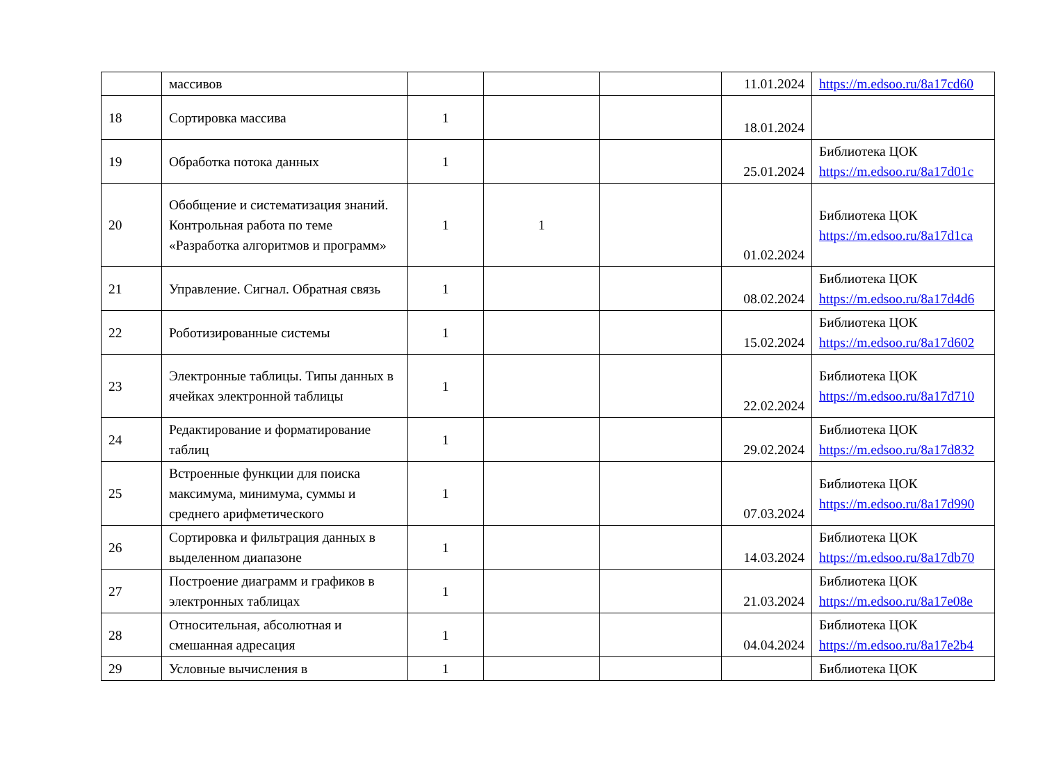| | массивов | | | | 11.01.2024 | https://m.edsoo.ru/8a17cd60 |
| 18 | Сортировка массива | 1 | | | 18.01.2024 | |
| 19 | Обработка потока данных | 1 | | | 25.01.2024 | Библиотека ЦОК https://m.edsoo.ru/8a17d01c |
| 20 | Обобщение и систематизация знаний. Контрольная работа по теме «Разработка алгоритмов и программ» | 1 | 1 | | 01.02.2024 | Библиотека ЦОК https://m.edsoo.ru/8a17d1ca |
| 21 | Управление. Сигнал. Обратная связь | 1 | | | 08.02.2024 | Библиотека ЦОК https://m.edsoo.ru/8a17d4d6 |
| 22 | Роботизированные системы | 1 | | | 15.02.2024 | Библиотека ЦОК https://m.edsoo.ru/8a17d602 |
| 23 | Электронные таблицы. Типы данных в ячейках электронной таблицы | 1 | | | 22.02.2024 | Библиотека ЦОК https://m.edsoo.ru/8a17d710 |
| 24 | Редактирование и форматирование таблиц | 1 | | | 29.02.2024 | Библиотека ЦОК https://m.edsoo.ru/8a17d832 |
| 25 | Встроенные функции для поиска максимума, минимума, суммы и среднего арифметического | 1 | | | 07.03.2024 | Библиотека ЦОК https://m.edsoo.ru/8a17d990 |
| 26 | Сортировка и фильтрация данных в выделенном диапазоне | 1 | | | 14.03.2024 | Библиотека ЦОК https://m.edsoo.ru/8a17db70 |
| 27 | Построение диаграмм и графиков в электронных таблицах | 1 | | | 21.03.2024 | Библиотека ЦОК https://m.edsoo.ru/8a17e08e |
| 28 | Относительная, абсолютная и смешанная адресация | 1 | | | 04.04.2024 | Библиотека ЦОК https://m.edsoo.ru/8a17e2b4 |
| 29 | Условные вычисления в | 1 | | | | Библиотека ЦОК |